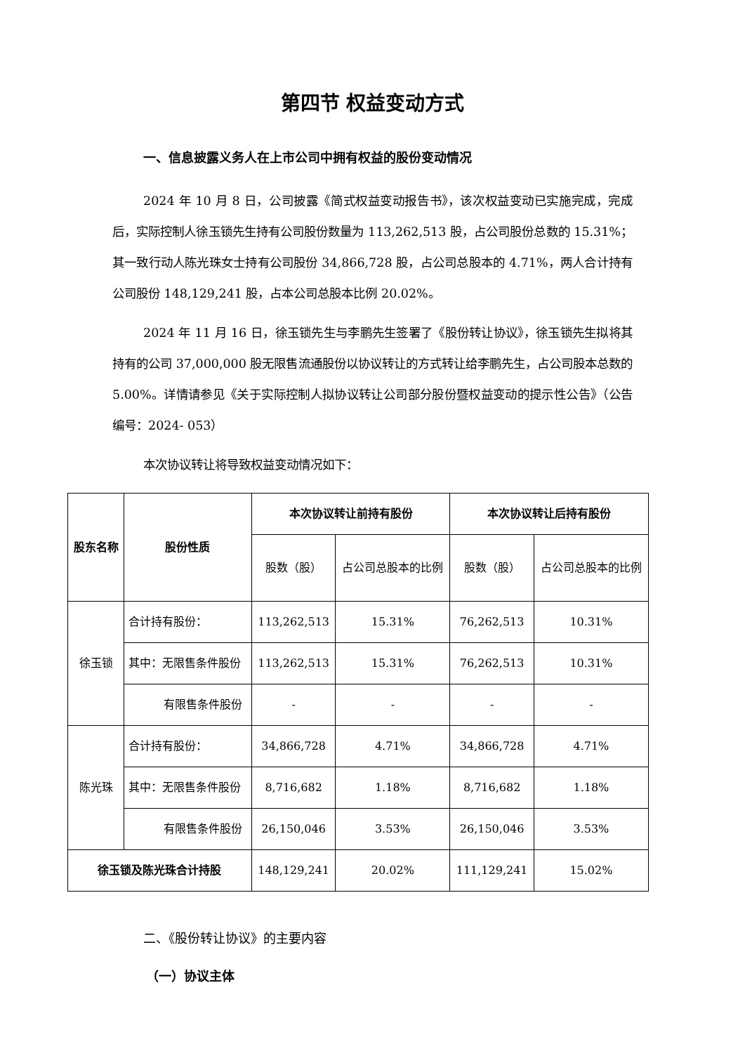第四节 权益变动方式
一、信息披露义务人在上市公司中拥有权益的股份变动情况
2024 年 10 月 8 日，公司披露《简式权益变动报告书》，该次权益变动已实施完成，完成后，实际控制人徐玉锁先生持有公司股份数量为 113,262,513 股，占公司股份总数的 15.31%；其一致行动人陈光珠女士持有公司股份 34,866,728 股，占公司总股本的 4.71%，两人合计持有公司股份 148,129,241 股，占本公司总股本比例 20.02%。
2024 年 11 月 16 日，徐玉锁先生与李鹏先生签署了《股份转让协议》，徐玉锁先生拟将其持有的公司 37,000,000 股无限售流通股份以协议转让的方式转让给李鹏先生，占公司股本总数的 5.00%。详情请参见《关于实际控制人拟协议转让公司部分股份暨权益变动的提示性公告》（公告编号：2024- 053）
本次协议转让将导致权益变动情况如下：
| 股东名称 | 股份性质 | 本次协议转让前持有股份 | | 本次协议转让后持有股份 | |
| --- | --- | --- | --- | --- | --- |
| | | 股数（股） | 占公司总股本的比例 | 股数（股） | 占公司总股本的比例 |
| 徐玉锁 | 合计持有股份： | 113,262,513 | 15.31% | 76,262,513 | 10.31% |
| | 其中：无限售条件股份 | 113,262,513 | 15.31% | 76,262,513 | 10.31% |
| | 有限售条件股份 | - | - | - | - |
| 陈光珠 | 合计持有股份： | 34,866,728 | 4.71% | 34,866,728 | 4.71% |
| | 其中：无限售条件股份 | 8,716,682 | 1.18% | 8,716,682 | 1.18% |
| | 有限售条件股份 | 26,150,046 | 3.53% | 26,150,046 | 3.53% |
| 徐玉锁及陈光珠合计持股 | | 148,129,241 | 20.02% | 111,129,241 | 15.02% |
二、《股份转让协议》的主要内容
（一）协议主体